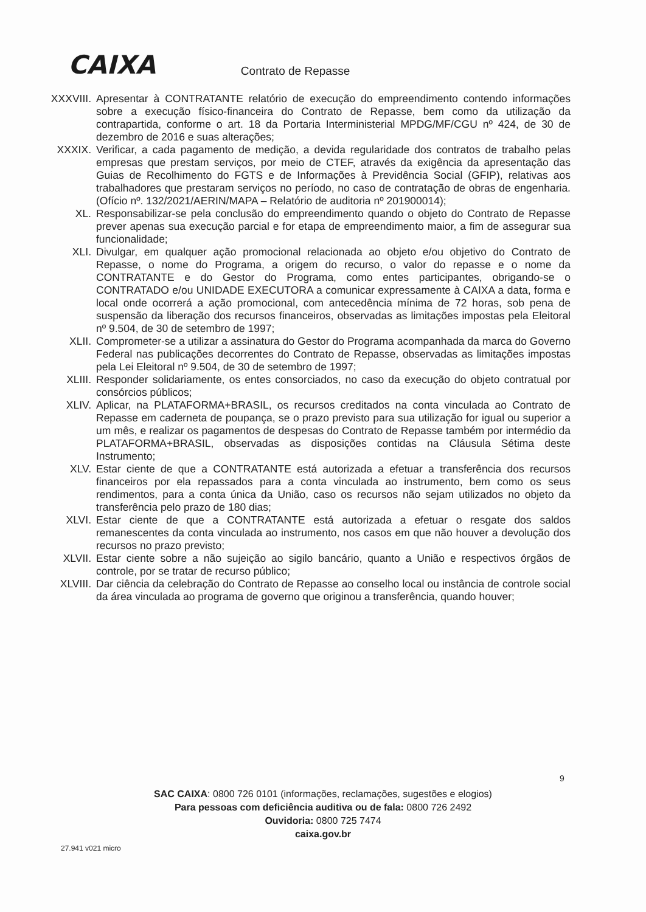CAIXA Contrato de Repasse
XXXVIII. Apresentar à CONTRATANTE relatório de execução do empreendimento contendo informações sobre a execução físico-financeira do Contrato de Repasse, bem como da utilização da contrapartida, conforme o art. 18 da Portaria Interministerial MPDG/MF/CGU nº 424, de 30 de dezembro de 2016 e suas alterações;
XXXIX. Verificar, a cada pagamento de medição, a devida regularidade dos contratos de trabalho pelas empresas que prestam serviços, por meio de CTEF, através da exigência da apresentação das Guias de Recolhimento do FGTS e de Informações à Previdência Social (GFIP), relativas aos trabalhadores que prestaram serviços no período, no caso de contratação de obras de engenharia. (Ofício nº. 132/2021/AERIN/MAPA – Relatório de auditoria nº 201900014);
XL. Responsabilizar-se pela conclusão do empreendimento quando o objeto do Contrato de Repasse prever apenas sua execução parcial e for etapa de empreendimento maior, a fim de assegurar sua funcionalidade;
XLI. Divulgar, em qualquer ação promocional relacionada ao objeto e/ou objetivo do Contrato de Repasse, o nome do Programa, a origem do recurso, o valor do repasse e o nome da CONTRATANTE e do Gestor do Programa, como entes participantes, obrigando-se o CONTRATADO e/ou UNIDADE EXECUTORA a comunicar expressamente à CAIXA a data, forma e local onde ocorrerá a ação promocional, com antecedência mínima de 72 horas, sob pena de suspensão da liberação dos recursos financeiros, observadas as limitações impostas pela Eleitoral nº 9.504, de 30 de setembro de 1997;
XLII. Comprometer-se a utilizar a assinatura do Gestor do Programa acompanhada da marca do Governo Federal nas publicações decorrentes do Contrato de Repasse, observadas as limitações impostas pela Lei Eleitoral nº 9.504, de 30 de setembro de 1997;
XLIII. Responder solidariamente, os entes consorciados, no caso da execução do objeto contratual por consórcios públicos;
XLIV. Aplicar, na PLATAFORMA+BRASIL, os recursos creditados na conta vinculada ao Contrato de Repasse em caderneta de poupança, se o prazo previsto para sua utilização for igual ou superior a um mês, e realizar os pagamentos de despesas do Contrato de Repasse também por intermédio da PLATAFORMA+BRASIL, observadas as disposições contidas na Cláusula Sétima deste Instrumento;
XLV. Estar ciente de que a CONTRATANTE está autorizada a efetuar a transferência dos recursos financeiros por ela repassados para a conta vinculada ao instrumento, bem como os seus rendimentos, para a conta única da União, caso os recursos não sejam utilizados no objeto da transferência pelo prazo de 180 dias;
XLVI. Estar ciente de que a CONTRATANTE está autorizada a efetuar o resgate dos saldos remanescentes da conta vinculada ao instrumento, nos casos em que não houver a devolução dos recursos no prazo previsto;
XLVII. Estar ciente sobre a não sujeição ao sigilo bancário, quanto a União e respectivos órgãos de controle, por se tratar de recurso público;
XLVIII. Dar ciência da celebração do Contrato de Repasse ao conselho local ou instância de controle social da área vinculada ao programa de governo que originou a transferência, quando houver;
9
SAC CAIXA: 0800 726 0101 (informações, reclamações, sugestões e elogios)
Para pessoas com deficiência auditiva ou de fala: 0800 726 2492
Ouvidoria: 0800 725 7474
caixa.gov.br
27.941 v021 micro